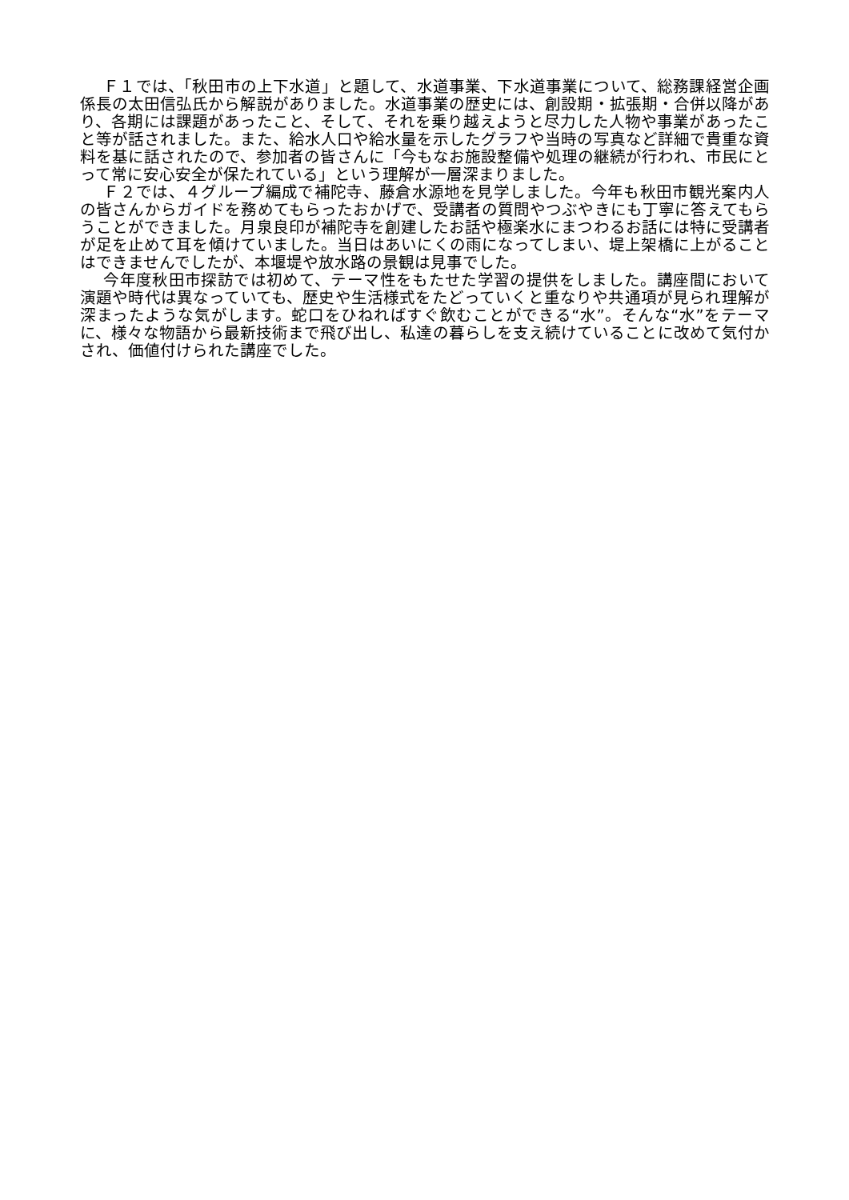Ｆ１では、「秋田市の上下水道」と題して、水道事業、下水道事業について、総務課経営企画係長の太田信弘氏から解説がありました。水道事業の歴史には、創設期・拡張期・合併以降があり、各期には課題があったこと、そして、それを乗り越えようと尽力した人物や事業があったこと等が話されました。また、給水人口や給水量を示したグラフや当時の写真など詳細で貴重な資料を基に話されたので、参加者の皆さんに「今もなお施設整備や処理の継続が行われ、市民にとって常に安心安全が保たれている」という理解が一層深まりました。
Ｆ２では、４グループ編成で補陀寺、藤倉水源地を見学しました。今年も秋田市観光案内人の皆さんからガイドを務めてもらったおかげで、受講者の質問やつぶやきにも丁寧に答えてもらうことができました。月泉良印が補陀寺を創建したお話や極楽水にまつわるお話には特に受講者が足を止めて耳を傾けていました。当日はあいにくの雨になってしまい、堤上架橋に上がることはできませんでしたが、本堰堤や放水路の景観は見事でした。
今年度秋田市探訪では初めて、テーマ性をもたせた学習の提供をしました。講座間において演題や時代は異なっていても、歴史や生活様式をたどっていくと重なりや共通項が見られ理解が深まったような気がします。蛇口をひねればすぐ飲むことができる“水”。そんな“水”をテーマに、様々な物語から最新技術まで飛び出し、私達の暮らしを支え続けていることに改めて気付かされ、価値付けられた講座でした。